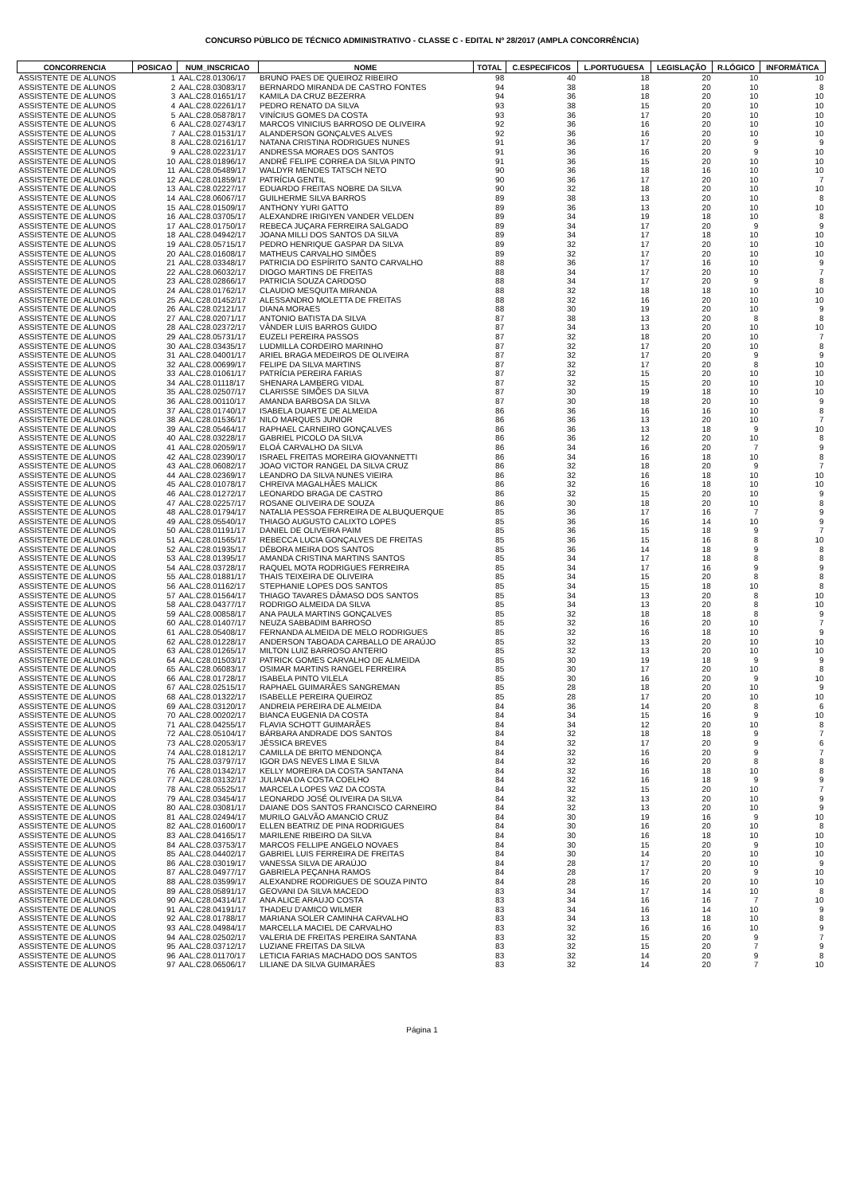CONCURSO PÚBLICO DE TÉCNICO ADMINISTRATIVO - CLASSE C - EDITAL Nº 28/2017 (AMPLA CONCORRÊNCIA)
| CONCORRENCIA | POSICAO | NUM_INSCRICAO | NOME | TOTAL | C.ESPECIFICOS | L.PORTUGUESA | LEGISLAÇÃO | R.LÓGICO | INFORMÁTICA |
| --- | --- | --- | --- | --- | --- | --- | --- | --- | --- |
| ASSISTENTE DE ALUNOS | 1 | AAL.C28.01306/17 | BRUNO PAES DE QUEIROZ RIBEIRO | 98 | 40 | 18 | 20 | 10 | 10 |
| ASSISTENTE DE ALUNOS | 2 | AAL.C28.03083/17 | BERNARDO MIRANDA DE CASTRO FONTES | 94 | 38 | 18 | 20 | 10 | 8 |
| ASSISTENTE DE ALUNOS | 3 | AAL.C28.01651/17 | KAMILA DA CRUZ BEZERRA | 94 | 36 | 18 | 20 | 10 | 10 |
| ASSISTENTE DE ALUNOS | 4 | AAL.C28.02261/17 | PEDRO RENATO DA SILVA | 93 | 38 | 15 | 20 | 10 | 10 |
| ASSISTENTE DE ALUNOS | 5 | AAL.C28.05878/17 | VINÍCIUS GOMES DA COSTA | 93 | 36 | 17 | 20 | 10 | 10 |
| ASSISTENTE DE ALUNOS | 6 | AAL.C28.02743/17 | MARCOS VINICIUS BARROSO DE OLIVEIRA | 92 | 36 | 16 | 20 | 10 | 10 |
| ASSISTENTE DE ALUNOS | 7 | AAL.C28.01531/17 | ALANDERSON GONÇALVES ALVES | 92 | 36 | 16 | 20 | 10 | 10 |
| ASSISTENTE DE ALUNOS | 8 | AAL.C28.02161/17 | NATANA CRISTINA RODRIGUES NUNES | 91 | 36 | 17 | 20 | 9 | 9 |
| ASSISTENTE DE ALUNOS | 9 | AAL.C28.02231/17 | ANDRESSA MORAES DOS SANTOS | 91 | 36 | 16 | 20 | 9 | 10 |
| ASSISTENTE DE ALUNOS | 10 | AAL.C28.01896/17 | ANDRÉ FELIPE CORREA DA SILVA PINTO | 91 | 36 | 15 | 20 | 10 | 10 |
| ASSISTENTE DE ALUNOS | 11 | AAL.C28.05489/17 | WALDYR MENDES TATSCH NETO | 90 | 36 | 18 | 16 | 10 | 10 |
| ASSISTENTE DE ALUNOS | 12 | AAL.C28.01859/17 | PATRÍCIA GENTIL | 90 | 36 | 17 | 20 | 10 | 7 |
| ASSISTENTE DE ALUNOS | 13 | AAL.C28.02227/17 | EDUARDO FREITAS NOBRE DA SILVA | 90 | 32 | 18 | 20 | 10 | 10 |
| ASSISTENTE DE ALUNOS | 14 | AAL.C28.06067/17 | GUILHERME SILVA BARROS | 89 | 38 | 13 | 20 | 10 | 8 |
| ASSISTENTE DE ALUNOS | 15 | AAL.C28.01509/17 | ANTHONY YURI GATTO | 89 | 36 | 13 | 20 | 10 | 10 |
| ASSISTENTE DE ALUNOS | 16 | AAL.C28.03705/17 | ALEXANDRE IRIGIYEN VANDER VELDEN | 89 | 34 | 19 | 18 | 10 | 8 |
| ASSISTENTE DE ALUNOS | 17 | AAL.C28.01750/17 | REBECA JUÇARA FERREIRA SALGADO | 89 | 34 | 17 | 20 | 9 | 9 |
| ASSISTENTE DE ALUNOS | 18 | AAL.C28.04942/17 | JOANA MILLI DOS SANTOS DA SILVA | 89 | 34 | 17 | 18 | 10 | 10 |
| ASSISTENTE DE ALUNOS | 19 | AAL.C28.05715/17 | PEDRO HENRIQUE GASPAR DA SILVA | 89 | 32 | 17 | 20 | 10 | 10 |
| ASSISTENTE DE ALUNOS | 20 | AAL.C28.01608/17 | MATHEUS CARVALHO SIMÕES | 89 | 32 | 17 | 20 | 10 | 10 |
| ASSISTENTE DE ALUNOS | 21 | AAL.C28.03348/17 | PATRICIA DO ESPÍRITO SANTO CARVALHO | 88 | 36 | 17 | 16 | 10 | 9 |
| ASSISTENTE DE ALUNOS | 22 | AAL.C28.06032/17 | DIOGO MARTINS DE FREITAS | 88 | 34 | 17 | 20 | 10 | 7 |
| ASSISTENTE DE ALUNOS | 23 | AAL.C28.02866/17 | PATRICIA SOUZA CARDOSO | 88 | 34 | 17 | 20 | 9 | 8 |
| ASSISTENTE DE ALUNOS | 24 | AAL.C28.01762/17 | CLAUDIO MESQUITA MIRANDA | 88 | 32 | 18 | 18 | 10 | 10 |
| ASSISTENTE DE ALUNOS | 25 | AAL.C28.01452/17 | ALESSANDRO MOLETTA DE FREITAS | 88 | 32 | 16 | 20 | 10 | 10 |
| ASSISTENTE DE ALUNOS | 26 | AAL.C28.02121/17 | DIANA MORAES | 88 | 30 | 19 | 20 | 10 | 9 |
| ASSISTENTE DE ALUNOS | 27 | AAL.C28.02071/17 | ANTONIO BATISTA DA SILVA | 87 | 38 | 13 | 20 | 8 | 8 |
| ASSISTENTE DE ALUNOS | 28 | AAL.C28.02372/17 | VÂNDER LUIS BARROS GUIDO | 87 | 34 | 13 | 20 | 10 | 10 |
| ASSISTENTE DE ALUNOS | 29 | AAL.C28.05731/17 | EUZELI PEREIRA PASSOS | 87 | 32 | 18 | 20 | 10 | 7 |
| ASSISTENTE DE ALUNOS | 30 | AAL.C28.03435/17 | LUDMILLA CORDEIRO MARINHO | 87 | 32 | 17 | 20 | 10 | 8 |
| ASSISTENTE DE ALUNOS | 31 | AAL.C28.04001/17 | ARIEL BRAGA MEDEIROS DE OLIVEIRA | 87 | 32 | 17 | 20 | 9 | 9 |
| ASSISTENTE DE ALUNOS | 32 | AAL.C28.00699/17 | FELIPE DA SILVA MARTINS | 87 | 32 | 17 | 20 | 8 | 10 |
| ASSISTENTE DE ALUNOS | 33 | AAL.C28.01061/17 | PATRÍCIA PEREIRA FARIAS | 87 | 32 | 15 | 20 | 10 | 10 |
| ASSISTENTE DE ALUNOS | 34 | AAL.C28.01118/17 | SHENARA LAMBERG VIDAL | 87 | 32 | 15 | 20 | 10 | 10 |
| ASSISTENTE DE ALUNOS | 35 | AAL.C28.02507/17 | CLARISSE SIMÕES DA SILVA | 87 | 30 | 19 | 18 | 10 | 10 |
| ASSISTENTE DE ALUNOS | 36 | AAL.C28.00110/17 | AMANDA BARBOSA DA SILVA | 87 | 30 | 18 | 20 | 10 | 9 |
| ASSISTENTE DE ALUNOS | 37 | AAL.C28.01740/17 | ISABELA DUARTE DE ALMEIDA | 86 | 36 | 16 | 16 | 10 | 8 |
| ASSISTENTE DE ALUNOS | 38 | AAL.C28.01536/17 | NILO MARQUES JUNIOR | 86 | 36 | 13 | 20 | 10 | 7 |
| ASSISTENTE DE ALUNOS | 39 | AAL.C28.05464/17 | RAPHAEL CARNEIRO GONÇALVES | 86 | 36 | 13 | 18 | 9 | 10 |
| ASSISTENTE DE ALUNOS | 40 | AAL.C28.03228/17 | GABRIEL PICOLO DA SILVA | 86 | 36 | 12 | 20 | 10 | 8 |
| ASSISTENTE DE ALUNOS | 41 | AAL.C28.02059/17 | ELOÁ CARVALHO DA SILVA | 86 | 34 | 16 | 20 | 7 | 9 |
| ASSISTENTE DE ALUNOS | 42 | AAL.C28.02390/17 | ISRAEL FREITAS MOREIRA GIOVANNETTI | 86 | 34 | 16 | 18 | 10 | 8 |
| ASSISTENTE DE ALUNOS | 43 | AAL.C28.06082/17 | JOAO VICTOR RANGEL DA SILVA CRUZ | 86 | 32 | 18 | 20 | 9 | 7 |
| ASSISTENTE DE ALUNOS | 44 | AAL.C28.02369/17 | LEANDRO DA SILVA NUNES VIEIRA | 86 | 32 | 16 | 18 | 10 | 10 |
| ASSISTENTE DE ALUNOS | 45 | AAL.C28.01078/17 | CHREIVA MAGALHÃES MALICK | 86 | 32 | 16 | 18 | 10 | 10 |
| ASSISTENTE DE ALUNOS | 46 | AAL.C28.01272/17 | LEONARDO BRAGA DE CASTRO | 86 | 32 | 15 | 20 | 10 | 9 |
| ASSISTENTE DE ALUNOS | 47 | AAL.C28.02257/17 | ROSANE OLIVEIRA DE SOUZA | 86 | 30 | 18 | 20 | 10 | 8 |
| ASSISTENTE DE ALUNOS | 48 | AAL.C28.01794/17 | NATALIA PESSOA FERREIRA DE ALBUQUERQUE | 85 | 36 | 17 | 16 | 7 | 9 |
| ASSISTENTE DE ALUNOS | 49 | AAL.C28.05540/17 | THIAGO AUGUSTO CALIXTO LOPES | 85 | 36 | 16 | 14 | 10 | 9 |
| ASSISTENTE DE ALUNOS | 50 | AAL.C28.01191/17 | DANIEL DE OLIVEIRA PAIM | 85 | 36 | 15 | 18 | 9 | 7 |
| ASSISTENTE DE ALUNOS | 51 | AAL.C28.01565/17 | REBECCA LUCIA GONÇALVES DE FREITAS | 85 | 36 | 15 | 16 | 8 | 10 |
| ASSISTENTE DE ALUNOS | 52 | AAL.C28.01935/17 | DÉBORA MEIRA DOS SANTOS | 85 | 36 | 14 | 18 | 9 | 8 |
| ASSISTENTE DE ALUNOS | 53 | AAL.C28.01395/17 | AMANDA CRISTINA MARTINS SANTOS | 85 | 34 | 17 | 18 | 8 | 8 |
| ASSISTENTE DE ALUNOS | 54 | AAL.C28.03728/17 | RAQUEL MOTA RODRIGUES FERREIRA | 85 | 34 | 17 | 16 | 9 | 9 |
| ASSISTENTE DE ALUNOS | 55 | AAL.C28.01881/17 | THAIS TEIXEIRA DE OLIVEIRA | 85 | 34 | 15 | 20 | 8 | 8 |
| ASSISTENTE DE ALUNOS | 56 | AAL.C28.01162/17 | STEPHANIE LOPES DOS SANTOS | 85 | 34 | 15 | 18 | 10 | 8 |
| ASSISTENTE DE ALUNOS | 57 | AAL.C28.01564/17 | THIAGO TAVARES DÂMASO DOS SANTOS | 85 | 34 | 13 | 20 | 8 | 10 |
| ASSISTENTE DE ALUNOS | 58 | AAL.C28.04377/17 | RODRIGO ALMEIDA DA SILVA | 85 | 34 | 13 | 20 | 8 | 10 |
| ASSISTENTE DE ALUNOS | 59 | AAL.C28.00858/17 | ANA PAULA MARTINS GONÇALVES | 85 | 32 | 18 | 18 | 8 | 9 |
| ASSISTENTE DE ALUNOS | 60 | AAL.C28.01407/17 | NEUZA SABBADIM BARROSO | 85 | 32 | 16 | 20 | 10 | 7 |
| ASSISTENTE DE ALUNOS | 61 | AAL.C28.05408/17 | FERNANDA ALMEIDA DE MELO RODRIGUES | 85 | 32 | 16 | 18 | 10 | 9 |
| ASSISTENTE DE ALUNOS | 62 | AAL.C28.01228/17 | ANDERSON TABOADA CARBALLO DE ARAÚJO | 85 | 32 | 13 | 20 | 10 | 10 |
| ASSISTENTE DE ALUNOS | 63 | AAL.C28.01265/17 | MILTON LUIZ BARROSO ANTERIO | 85 | 32 | 13 | 20 | 10 | 10 |
| ASSISTENTE DE ALUNOS | 64 | AAL.C28.01503/17 | PATRICK GOMES CARVALHO DE ALMEIDA | 85 | 30 | 19 | 18 | 9 | 9 |
| ASSISTENTE DE ALUNOS | 65 | AAL.C28.06083/17 | OSIMAR MARTINS RANGEL FERREIRA | 85 | 30 | 17 | 20 | 10 | 8 |
| ASSISTENTE DE ALUNOS | 66 | AAL.C28.01728/17 | ISABELA PINTO VILELA | 85 | 30 | 16 | 20 | 9 | 10 |
| ASSISTENTE DE ALUNOS | 67 | AAL.C28.02515/17 | RAPHAEL GUIMARÃES SANGREMAN | 85 | 28 | 18 | 20 | 10 | 9 |
| ASSISTENTE DE ALUNOS | 68 | AAL.C28.01322/17 | ISABELLE PEREIRA QUEIROZ | 85 | 28 | 17 | 20 | 10 | 10 |
| ASSISTENTE DE ALUNOS | 69 | AAL.C28.03120/17 | ANDREIA PEREIRA DE ALMEIDA | 84 | 36 | 14 | 20 | 8 | 6 |
| ASSISTENTE DE ALUNOS | 70 | AAL.C28.00202/17 | BIANCA EUGENIA DA COSTA | 84 | 34 | 15 | 16 | 9 | 10 |
| ASSISTENTE DE ALUNOS | 71 | AAL.C28.04255/17 | FLAVIA SCHOTT GUIMARÃES | 84 | 34 | 12 | 20 | 10 | 8 |
| ASSISTENTE DE ALUNOS | 72 | AAL.C28.05104/17 | BÁRBARA ANDRADE DOS SANTOS | 84 | 32 | 18 | 18 | 9 | 7 |
| ASSISTENTE DE ALUNOS | 73 | AAL.C28.02053/17 | JÉSSICA BREVES | 84 | 32 | 17 | 20 | 9 | 6 |
| ASSISTENTE DE ALUNOS | 74 | AAL.C28.01812/17 | CAMILLA DE BRITO MENDONÇA | 84 | 32 | 16 | 20 | 9 | 7 |
| ASSISTENTE DE ALUNOS | 75 | AAL.C28.03797/17 | IGOR DAS NEVES LIMA E SILVA | 84 | 32 | 16 | 20 | 8 | 8 |
| ASSISTENTE DE ALUNOS | 76 | AAL.C28.01342/17 | KELLY MOREIRA DA COSTA SANTANA | 84 | 32 | 16 | 18 | 10 | 8 |
| ASSISTENTE DE ALUNOS | 77 | AAL.C28.03132/17 | JULIANA DA COSTA COELHO | 84 | 32 | 16 | 18 | 9 | 9 |
| ASSISTENTE DE ALUNOS | 78 | AAL.C28.05525/17 | MARCELA LOPES VAZ DA COSTA | 84 | 32 | 15 | 20 | 10 | 7 |
| ASSISTENTE DE ALUNOS | 79 | AAL.C28.03454/17 | LEONARDO JOSÉ OLIVEIRA DA SILVA | 84 | 32 | 13 | 20 | 10 | 9 |
| ASSISTENTE DE ALUNOS | 80 | AAL.C28.03081/17 | DAIANE DOS SANTOS FRANCISCO CARNEIRO | 84 | 32 | 13 | 20 | 10 | 9 |
| ASSISTENTE DE ALUNOS | 81 | AAL.C28.02494/17 | MURILO GALVÃO AMANCIO CRUZ | 84 | 30 | 19 | 16 | 9 | 10 |
| ASSISTENTE DE ALUNOS | 82 | AAL.C28.01600/17 | ELLEN BEATRIZ DE PINA RODRIGUES | 84 | 30 | 16 | 20 | 10 | 8 |
| ASSISTENTE DE ALUNOS | 83 | AAL.C28.04165/17 | MARILENE RIBEIRO DA SILVA | 84 | 30 | 16 | 18 | 10 | 10 |
| ASSISTENTE DE ALUNOS | 84 | AAL.C28.03753/17 | MARCOS FELLIPE ANGELO NOVAES | 84 | 30 | 15 | 20 | 9 | 10 |
| ASSISTENTE DE ALUNOS | 85 | AAL.C28.04402/17 | GABRIEL LUIS FERREIRA DE FREITAS | 84 | 30 | 14 | 20 | 10 | 10 |
| ASSISTENTE DE ALUNOS | 86 | AAL.C28.03019/17 | VANESSA SILVA DE ARAÚJO | 84 | 28 | 17 | 20 | 10 | 9 |
| ASSISTENTE DE ALUNOS | 87 | AAL.C28.04977/17 | GABRIELA PEÇANHA RAMOS | 84 | 28 | 17 | 20 | 9 | 10 |
| ASSISTENTE DE ALUNOS | 88 | AAL.C28.03599/17 | ALEXANDRE RODRIGUES DE SOUZA PINTO | 84 | 28 | 16 | 20 | 10 | 10 |
| ASSISTENTE DE ALUNOS | 89 | AAL.C28.05891/17 | GEOVANI DA SILVA MACEDO | 83 | 34 | 17 | 14 | 10 | 8 |
| ASSISTENTE DE ALUNOS | 90 | AAL.C28.04314/17 | ANA ALICE ARAUJO COSTA | 83 | 34 | 16 | 16 | 7 | 10 |
| ASSISTENTE DE ALUNOS | 91 | AAL.C28.04191/17 | THADEU D'AMICO WILMER | 83 | 34 | 16 | 14 | 10 | 9 |
| ASSISTENTE DE ALUNOS | 92 | AAL.C28.01788/17 | MARIANA SOLER CAMINHA CARVALHO | 83 | 34 | 13 | 18 | 10 | 8 |
| ASSISTENTE DE ALUNOS | 93 | AAL.C28.04984/17 | MARCELLA MACIEL DE CARVALHO | 83 | 32 | 16 | 16 | 10 | 9 |
| ASSISTENTE DE ALUNOS | 94 | AAL.C28.02502/17 | VALERIA DE FREITAS PEREIRA SANTANA | 83 | 32 | 15 | 20 | 9 | 7 |
| ASSISTENTE DE ALUNOS | 95 | AAL.C28.03712/17 | LUZIANE FREITAS DA SILVA | 83 | 32 | 15 | 20 | 7 | 9 |
| ASSISTENTE DE ALUNOS | 96 | AAL.C28.01170/17 | LETICIA FARIAS MACHADO DOS SANTOS | 83 | 32 | 14 | 20 | 9 | 8 |
| ASSISTENTE DE ALUNOS | 97 | AAL.C28.06506/17 | LILIANE DA SILVA GUIMARÃES | 83 | 32 | 14 | 20 | 7 | 10 |
Página 1